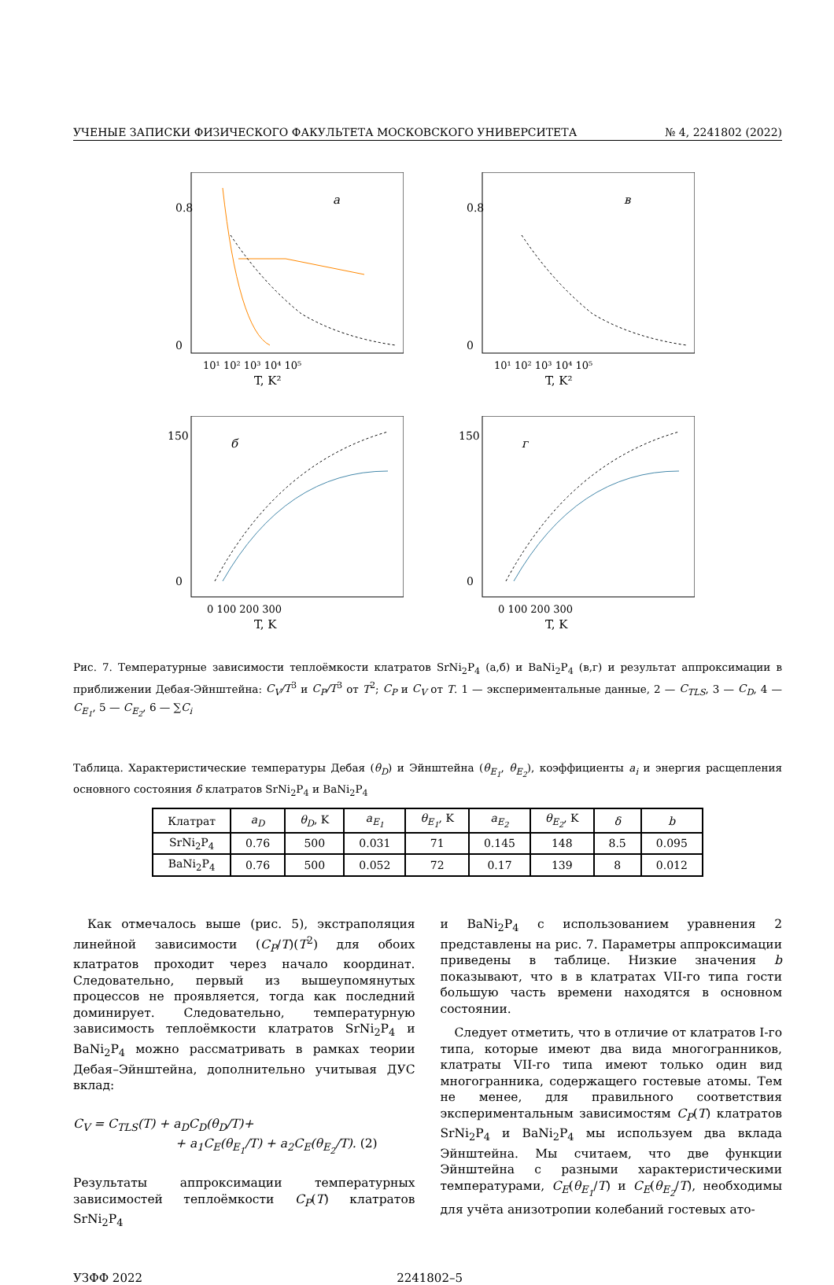УЧЕНЫЕ ЗАПИСКИ ФИЗИЧЕСКОГО ФАКУЛЬТЕТА МОСКОВСКОГО УНИВЕРСИТЕТА № 4, 2241802 (2022)
0.8
0
а
T, K²
10¹ 10² 10³ 10⁴ 10⁵
0.8
0
в
T, K²
10¹ 10² 10³ 10⁴ 10⁵
150
0
б
T, K
0 100 200 300
150
0
г
T, K
0 100 200 300
Рис. 7. Температурные зависимости теплоёмкости клатратов SrNi<sub>2</sub>P<sub>4</sub> (а,б) и BaNi<sub>2</sub>P<sub>4</sub> (в,г) и результат аппроксимации в приближении Дебая-Эйнштейна: C<sub>V</sub>/T<sup>3</sup> и C<sub>P</sub>/T<sup>3</sup> от T<sup>2</sup>; C<sub>P</sub> и C<sub>V</sub> от T. 1 — экспериментальные данные, 2 — C<sub>TLS</sub>, 3 — C<sub>D</sub>, 4 — C<sub>E<sub>1</sub></sub>, 5 — C<sub>E<sub>2</sub></sub>, 6 — ∑C<sub>i</sub>
Таблица. Характеристические температуры Дебая (θ<sub>D</sub>) и Эйнштейна (θ<sub>E<sub>1</sub></sub>, θ<sub>E<sub>2</sub></sub>), коэффициенты a<sub>i</sub> и энергия расщепления основного состояния δ клатратов SrNi<sub>2</sub>P<sub>4</sub> и BaNi<sub>2</sub>P<sub>4</sub>
| Клатрат | a<sub>D</sub> | θ<sub>D</sub> , K | a<sub>E<sub>1</sub></sub> | θ<sub>E<sub>1</sub></sub> , K | a<sub>E<sub>2</sub></sub> | θ<sub>E<sub>2</sub></sub> , K | δ | b |
| --- | --- | --- | --- | --- | --- | --- | --- | --- |
| SrNi<sub>2</sub>P<sub>4</sub> | 0.76 | 500 | 0.031 | 71 | 0.145 | 148 | 8.5 | 0.095 |
| BaNi<sub>2</sub>P<sub>4</sub> | 0.76 | 500 | 0.052 | 72 | 0.17 | 139 | 8 | 0.012 |
Как отмечалось выше (рис. 5), экстраполяция линейной зависимости (C<sub>P</sub>/T)(T<sup>2</sup>) для обоих клатратов проходит через начало координат. Следовательно, первый из вышеупомянутых процессов не проявляется, тогда как последний доминирует. Следовательно, температурную зависимость теплоёмкости клатратов SrNi<sub>2</sub>P<sub>4</sub> и BaNi<sub>2</sub>P<sub>4</sub> можно рассматривать в рамках теории Дебая–Эйнштейна, дополнительно учитывая ДУС вклад:
C<sub>V</sub> = C<sub>TLS</sub>(T) + a<sub>D</sub>C<sub>D</sub>(θ<sub>D</sub>/T)+
+ a<sub>1</sub>C<sub>E</sub>(θ<sub>E<sub>1</sub></sub>/T) + a<sub>2</sub>C<sub>E</sub>(θ<sub>E<sub>2</sub></sub>/T). (2)
Результаты аппроксимации температурных зависимостей теплоёмкости C<sub>P</sub>(T) клатратов SrNi<sub>2</sub>P<sub>4</sub>
и BaNi<sub>2</sub>P<sub>4</sub> с использованием уравнения 2 представлены на рис. 7. Параметры аппроксимации приведены в таблице. Низкие значения b показывают, что в в клатратах VII-го типа гости большую часть времени находятся в основном состоянии.
Следует отметить, что в отличие от клатратов I-го типа, которые имеют два вида многогранников, клатраты VII-го типа имеют только один вид многогранника, содержащего гостевые атомы. Тем не менее, для правильного соответствия экспериментальным зависимостям C<sub>P</sub>(T) клатратов SrNi<sub>2</sub>P<sub>4</sub> и BaNi<sub>2</sub>P<sub>4</sub> мы используем два вклада Эйнштейна. Мы считаем, что две функции Эйнштейна с разными характеристическими температурами, C<sub>E</sub>(θ<sub>E<sub>1</sub></sub>/T) и C<sub>E</sub>(θ<sub>E<sub>2</sub></sub>/T), необходимы для учёта анизотропии колебаний гостевых ато-
УЗФФ 2022 2241802–5